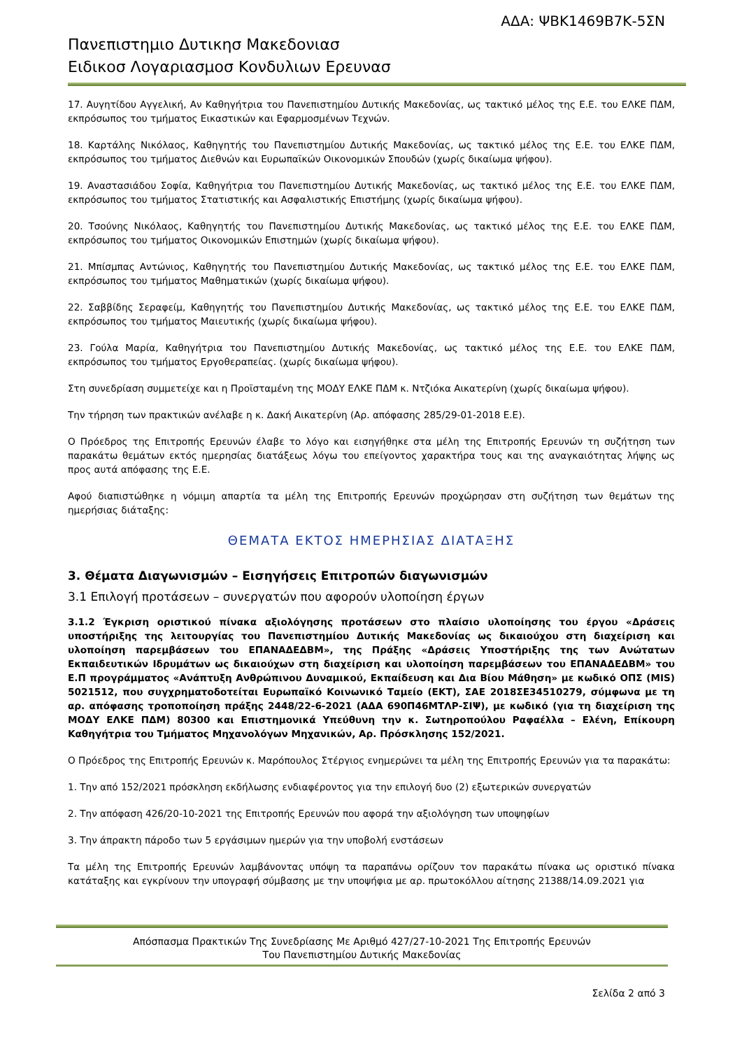ΑΔΑ: ΨΒΚ1469Β7Κ-5ΣΝ
Πανεπιστημιο Δυτικησ Μακεδονιασ
Ειδικοσ Λογαριασμοσ Κονδυλιων Ερευνασ
17. Αυγητίδου Αγγελική, Αν Καθηγήτρια του Πανεπιστημίου Δυτικής Μακεδονίας, ως τακτικό μέλος της Ε.Ε. του ΕΛΚΕ ΠΔΜ, εκπρόσωπος του τμήματος Εικαστικών και Εφαρμοσμένων Τεχνών.
18. Καρτάλης Νικόλαος, Καθηγητής του Πανεπιστημίου Δυτικής Μακεδονίας, ως τακτικό μέλος της Ε.Ε. του ΕΛΚΕ ΠΔΜ, εκπρόσωπος του τμήματος Διεθνών και Ευρωπαϊκών Οικονομικών Σπουδών (χωρίς δικαίωμα ψήφου).
19. Αναστασιάδου Σοφία, Καθηγήτρια του Πανεπιστημίου Δυτικής Μακεδονίας, ως τακτικό μέλος της Ε.Ε. του ΕΛΚΕ ΠΔΜ, εκπρόσωπος του τμήματος Στατιστικής και Ασφαλιστικής Επιστήμης (χωρίς δικαίωμα ψήφου).
20. Τσούνης Νικόλαος, Καθηγητής του Πανεπιστημίου Δυτικής Μακεδονίας, ως τακτικό μέλος της Ε.Ε. του ΕΛΚΕ ΠΔΜ, εκπρόσωπος του τμήματος Οικονομικών Επιστημών (χωρίς δικαίωμα ψήφου).
21. Μπίσμπας Αντώνιος, Καθηγητής του Πανεπιστημίου Δυτικής Μακεδονίας, ως τακτικό μέλος της Ε.Ε. του ΕΛΚΕ ΠΔΜ, εκπρόσωπος του τμήματος Μαθηματικών (χωρίς δικαίωμα ψήφου).
22. Σαββίδης Σεραφείμ, Καθηγητής του Πανεπιστημίου Δυτικής Μακεδονίας, ως τακτικό μέλος της Ε.Ε. του ΕΛΚΕ ΠΔΜ, εκπρόσωπος του τμήματος Μαιευτικής (χωρίς δικαίωμα ψήφου).
23. Γούλα Μαρία, Καθηγήτρια του Πανεπιστημίου Δυτικής Μακεδονίας, ως τακτικό μέλος της Ε.Ε. του ΕΛΚΕ ΠΔΜ, εκπρόσωπος του τμήματος Εργοθεραπείας. (χωρίς δικαίωμα ψήφου).
Στη συνεδρίαση συμμετείχε και η Προϊσταμένη της ΜΟΔΥ ΕΛΚΕ ΠΔΜ κ. Ντζιόκα Αικατερίνη (χωρίς δικαίωμα ψήφου).
Την τήρηση των πρακτικών ανέλαβε η κ. Δακή Αικατερίνη (Αρ. απόφασης 285/29-01-2018 Ε.Ε).
Ο Πρόεδρος της Επιτροπής Ερευνών έλαβε το λόγο και εισηγήθηκε στα μέλη της Επιτροπής Ερευνών τη συζήτηση των παρακάτω θεμάτων εκτός ημερησίας διατάξεως λόγω του επείγοντος χαρακτήρα τους και της αναγκαιότητας λήψης ως προς αυτά απόφασης της Ε.Ε.
Αφού διαπιστώθηκε η νόμιμη απαρτία τα μέλη της Επιτροπής Ερευνών προχώρησαν στη συζήτηση των θεμάτων της ημερήσιας διάταξης:
ΘΕΜΑΤΑ ΕΚΤΟΣ ΗΜΕΡΗΣΙΑΣ ΔΙΑΤΑΞΗΣ
3. Θέματα Διαγωνισμών – Εισηγήσεις Επιτροπών διαγωνισμών
3.1 Επιλογή προτάσεων – συνεργατών που αφορούν υλοποίηση έργων
3.1.2 Έγκριση οριστικού πίνακα αξιολόγησης προτάσεων στο πλαίσιο υλοποίησης του έργου «Δράσεις υποστήριξης της λειτουργίας του Πανεπιστημίου Δυτικής Μακεδονίας ως δικαιούχου στη διαχείριση και υλοποίηση παρεμβάσεων του ΕΠΑΝΑΔΕΔΒΜ», της Πράξης «Δράσεις Υποστήριξης της των Ανώτατων Εκπαιδευτικών Ιδρυμάτων ως δικαιούχων στη διαχείριση και υλοποίηση παρεμβάσεων του ΕΠΑΝΑΔΕΔΒΜ» του Ε.Π προγράμματος «Ανάπτυξη Ανθρώπινου Δυναμικού, Εκπαίδευση και Δια Βίου Μάθηση» με κωδικό ΟΠΣ (MIS) 5021512, που συγχρηματοδοτείται Ευρωπαϊκό Κοινωνικό Ταμείο (ΕΚΤ), ΣΑΕ 2018ΣΕ34510279, σύμφωνα με τη αρ. απόφασης τροποποίηση πράξης 2448/22-6-2021 (ΑΔΑ 690Π46ΜΤΛΡ-ΣΙΨ), με κωδικό (για τη διαχείριση της ΜΟΔΥ ΕΛΚΕ ΠΔΜ) 80300 και Επιστημονικά Υπεύθυνη την κ. Σωτηροπούλου Ραφαέλλα – Ελένη, Επίκουρη Καθηγήτρια του Τμήματος Μηχανολόγων Μηχανικών, Αρ. Πρόσκλησης 152/2021.
Ο Πρόεδρος της Επιτροπής Ερευνών κ. Μαρόπουλος Στέργιος ενημερώνει τα μέλη της Επιτροπής Ερευνών για τα παρακάτω:
1. Την από 152/2021 πρόσκληση εκδήλωσης ενδιαφέροντος για την επιλογή δυο (2) εξωτερικών συνεργατών
2. Την απόφαση 426/20-10-2021 της Επιτροπής Ερευνών που αφορά την αξιολόγηση των υποψηφίων
3. Την άπρακτη πάροδο των 5 εργάσιμων ημερών για την υποβολή ενστάσεων
Τα μέλη της Επιτροπής Ερευνών λαμβάνοντας υπόψη τα παραπάνω ορίζουν τον παρακάτω πίνακα ως οριστικό πίνακα κατάταξης και εγκρίνουν την υπογραφή σύμβασης με την υποψήφια με αρ. πρωτοκόλλου αίτησης 21388/14.09.2021 για
Απόσπασμα Πρακτικών Της Συνεδρίασης Με Αριθμό 427/27-10-2021 Της Επιτροπής Ερευνών
Του Πανεπιστημίου Δυτικής Μακεδονίας
Σελίδα 2 από 3